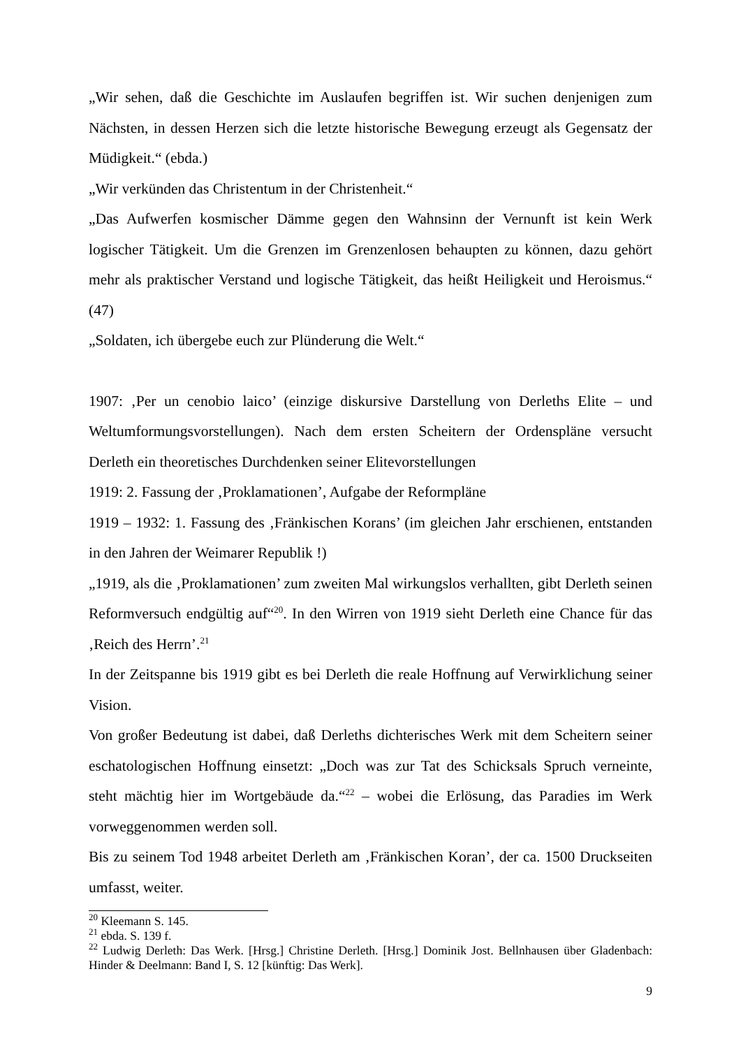„Wir sehen, daß die Geschichte im Auslaufen begriffen ist. Wir suchen denjenigen zum Nächsten, in dessen Herzen sich die letzte historische Bewegung erzeugt als Gegensatz der Müdigkeit.“ (ebda.)
„Wir verkünden das Christentum in der Christenheit.“
„Das Aufwerfen kosmischer Dämme gegen den Wahnsinn der Vernunft ist kein Werk logischer Tätigkeit. Um die Grenzen im Grenzenlosen behaupten zu können, dazu gehört mehr als praktischer Verstand und logische Tätigkeit, das heißt Heiligkeit und Heroismus.“ (47)
„Soldaten, ich übergebe euch zur Plünderung die Welt.“
1907: ‚Per un cenobio laico’ (einzige diskursive Darstellung von Derleths Elite – und Weltumformungsvorstellungen). Nach dem ersten Scheitern der Ordenspläne versucht Derleth ein theoretisches Durchdenken seiner Elitevorstellungen
1919: 2. Fassung der ‚Proklamationen’, Aufgabe der Reformpläne
1919 – 1932: 1. Fassung des ‚Fränkischen Korans’ (im gleichen Jahr erschienen, entstanden in den Jahren der Weimarer Republik !)
„1919, als die ‚Proklamationen’ zum zweiten Mal wirkungslos verhallten, gibt Derleth seinen Reformversuch endgültig auf“<sup>20</sup>. In den Wirren von 1919 sieht Derleth eine Chance für das ‚Reich des Herrn’.<sup>21</sup>
In der Zeitspanne bis 1919 gibt es bei Derleth die reale Hoffnung auf Verwirklichung seiner Vision.
Von großer Bedeutung ist dabei, daß Derleths dichterisches Werk mit dem Scheitern seiner eschatologischen Hoffnung einsetzt: „Doch was zur Tat des Schicksals Spruch verneinte, steht mächtig hier im Wortgebäude da.“<sup>22</sup> – wobei die Erlösung, das Paradies im Werk vorweggenommen werden soll.
Bis zu seinem Tod 1948 arbeitet Derleth am ‚Fränkischen Koran’, der ca. 1500 Druckseiten umfasst, weiter.
<sup>20</sup> Kleemann S. 145.
<sup>21</sup> ebda. S. 139 f.
<sup>22</sup> Ludwig Derleth: Das Werk. [Hrsg.] Christine Derleth. [Hrsg.] Dominik Jost. Bellnhausen über Gladenbach: Hinder & Deelmann: Band I, S. 12 [künftig: Das Werk].
9